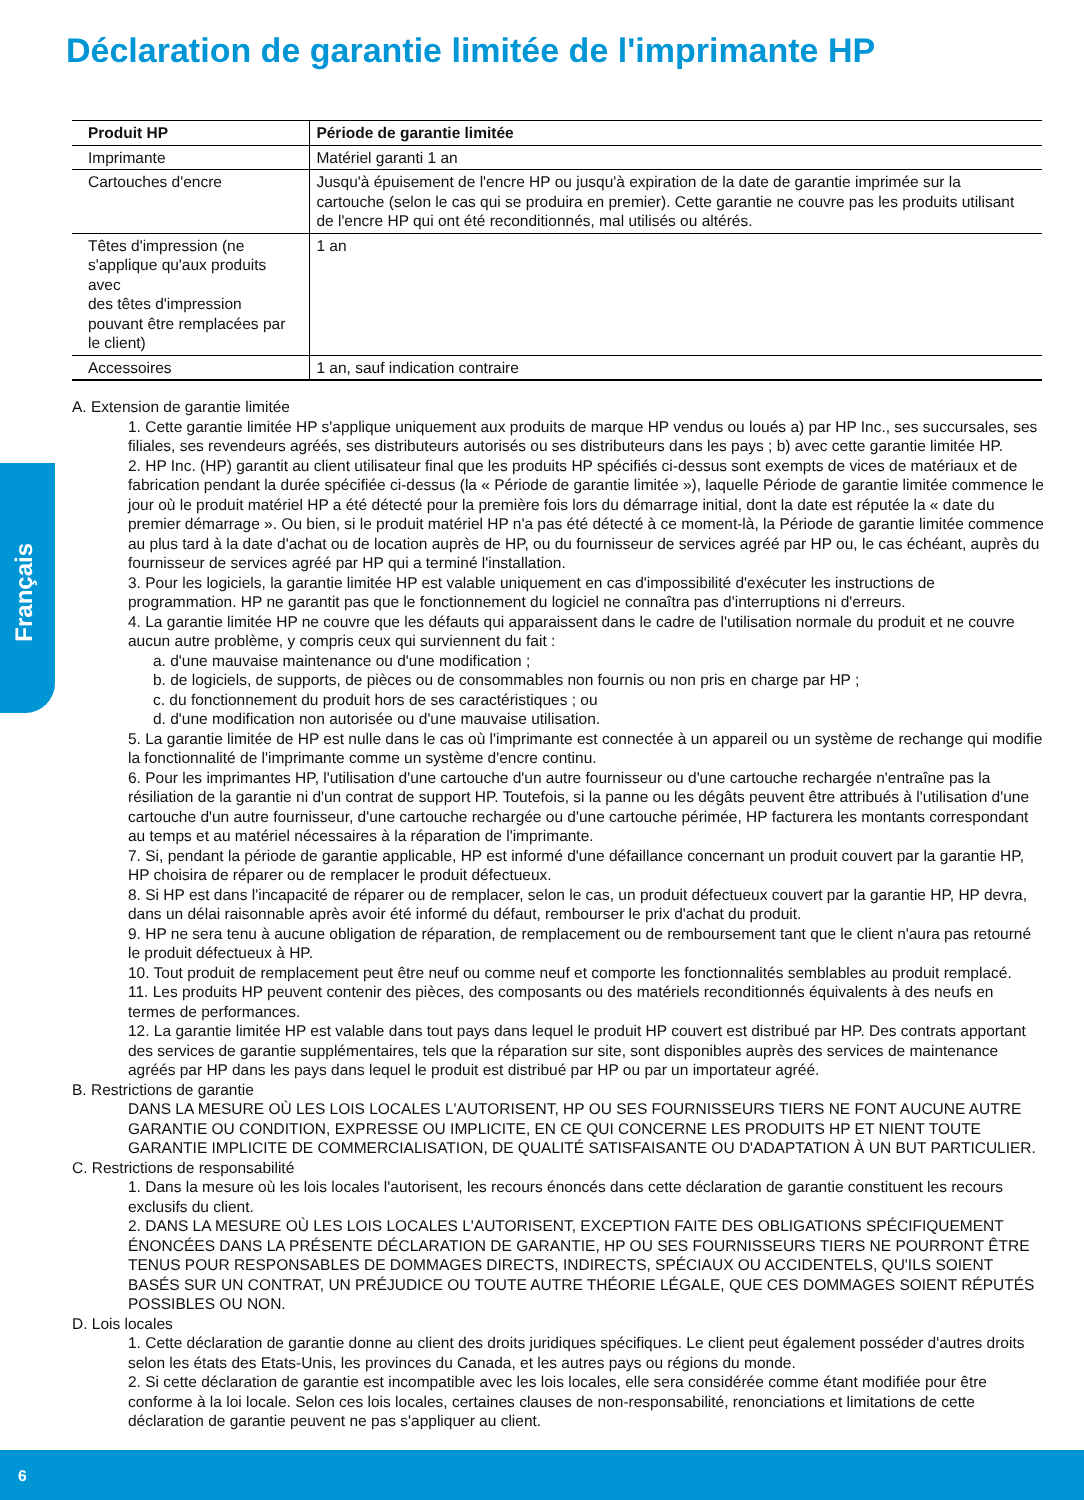Français
Déclaration de garantie limitée de l'imprimante HP
| Produit HP | Période de garantie limitée |
| --- | --- |
| Imprimante | Matériel garanti 1 an |
| Cartouches d'encre | Jusqu'à épuisement de l'encre HP ou jusqu'à expiration de la date de garantie imprimée sur la cartouche (selon le cas qui se produira en premier). Cette garantie ne couvre pas les produits utilisant de l'encre HP qui ont été reconditionnés, mal utilisés ou altérés. |
| Têtes d'impression (ne s'applique qu'aux produits avec des têtes d'impression pouvant être remplacées par le client) | 1 an |
| Accessoires | 1 an, sauf indication contraire |
A. Extension de garantie limitée
1. Cette garantie limitée HP s'applique uniquement aux produits de marque HP vendus ou loués a) par HP Inc., ses succursales, ses filiales, ses revendeurs agréés, ses distributeurs autorisés ou ses distributeurs dans les pays ; b) avec cette garantie limitée HP.
2. HP Inc. (HP) garantit au client utilisateur final que les produits HP spécifiés ci-dessus sont exempts de vices de matériaux et de fabrication pendant la durée spécifiée ci-dessus (la « Période de garantie limitée »), laquelle Période de garantie limitée commence le jour où le produit matériel HP a été détecté pour la première fois lors du démarrage initial, dont la date est réputée la « date du premier démarrage ». Ou bien, si le produit matériel HP n'a pas été détecté à ce moment-là, la Période de garantie limitée commence au plus tard à la date d'achat ou de location auprès de HP, ou du fournisseur de services agréé par HP ou, le cas échéant, auprès du fournisseur de services agréé par HP qui a terminé l'installation.
3. Pour les logiciels, la garantie limitée HP est valable uniquement en cas d'impossibilité d'exécuter les instructions de programmation. HP ne garantit pas que le fonctionnement du logiciel ne connaîtra pas d'interruptions ni d'erreurs.
4. La garantie limitée HP ne couvre que les défauts qui apparaissent dans le cadre de l'utilisation normale du produit et ne couvre aucun autre problème, y compris ceux qui surviennent du fait :
a. d'une mauvaise maintenance ou d'une modification ;
b. de logiciels, de supports, de pièces ou de consommables non fournis ou non pris en charge par HP ;
c. du fonctionnement du produit hors de ses caractéristiques ; ou
d. d'une modification non autorisée ou d'une mauvaise utilisation.
5. La garantie limitée de HP est nulle dans le cas où l'imprimante est connectée à un appareil ou un système de rechange qui modifie la fonctionnalité de l'imprimante comme un système d'encre continu.
6. Pour les imprimantes HP, l'utilisation d'une cartouche d'un autre fournisseur ou d'une cartouche rechargée n'entraîne pas la résiliation de la garantie ni d'un contrat de support HP. Toutefois, si la panne ou les dégâts peuvent être attribués à l'utilisation d'une cartouche d'un autre fournisseur, d'une cartouche rechargée ou d'une cartouche périmée, HP facturera les montants correspondant au temps et au matériel nécessaires à la réparation de l'imprimante.
7. Si, pendant la période de garantie applicable, HP est informé d'une défaillance concernant un produit couvert par la garantie HP, HP choisira de réparer ou de remplacer le produit défectueux.
8. Si HP est dans l'incapacité de réparer ou de remplacer, selon le cas, un produit défectueux couvert par la garantie HP, HP devra, dans un délai raisonnable après avoir été informé du défaut, rembourser le prix d'achat du produit.
9. HP ne sera tenu à aucune obligation de réparation, de remplacement ou de remboursement tant que le client n'aura pas retourné le produit défectueux à HP.
10. Tout produit de remplacement peut être neuf ou comme neuf et comporte les fonctionnalités semblables au produit remplacé.
11. Les produits HP peuvent contenir des pièces, des composants ou des matériels reconditionnés équivalents à des neufs en termes de performances.
12. La garantie limitée HP est valable dans tout pays dans lequel le produit HP couvert est distribué par HP. Des contrats apportant des services de garantie supplémentaires, tels que la réparation sur site, sont disponibles auprès des services de maintenance agréés par HP dans les pays dans lequel le produit est distribué par HP ou par un importateur agréé.
B. Restrictions de garantie
DANS LA MESURE OÙ LES LOIS LOCALES L'AUTORISENT, HP OU SES FOURNISSEURS TIERS NE FONT AUCUNE AUTRE GARANTIE OU CONDITION, EXPRESSE OU IMPLICITE, EN CE QUI CONCERNE LES PRODUITS HP ET NIENT TOUTE GARANTIE IMPLICITE DE COMMERCIALISATION, DE QUALITÉ SATISFAISANTE OU D'ADAPTATION À UN BUT PARTICULIER.
C. Restrictions de responsabilité
1. Dans la mesure où les lois locales l'autorisent, les recours énoncés dans cette déclaration de garantie constituent les recours exclusifs du client.
2. DANS LA MESURE OÙ LES LOIS LOCALES L'AUTORISENT, EXCEPTION FAITE DES OBLIGATIONS SPÉCIFIQUEMENT ÉNONCÉES DANS LA PRÉSENTE DÉCLARATION DE GARANTIE, HP OU SES FOURNISSEURS TIERS NE POURRONT ÊTRE TENUS POUR RESPONSABLES DE DOMMAGES DIRECTS, INDIRECTS, SPÉCIAUX OU ACCIDENTELS, QU'ILS SOIENT BASÉS SUR UN CONTRAT, UN PRÉJUDICE OU TOUTE AUTRE THÉORIE LÉGALE, QUE CES DOMMAGES SOIENT RÉPUTÉS POSSIBLES OU NON.
D. Lois locales
1. Cette déclaration de garantie donne au client des droits juridiques spécifiques. Le client peut également posséder d'autres droits selon les états des Etats-Unis, les provinces du Canada, et les autres pays ou régions du monde.
2. Si cette déclaration de garantie est incompatible avec les lois locales, elle sera considérée comme étant modifiée pour être conforme à la loi locale. Selon ces lois locales, certaines clauses de non-responsabilité, renonciations et limitations de cette déclaration de garantie peuvent ne pas s'appliquer au client.
6